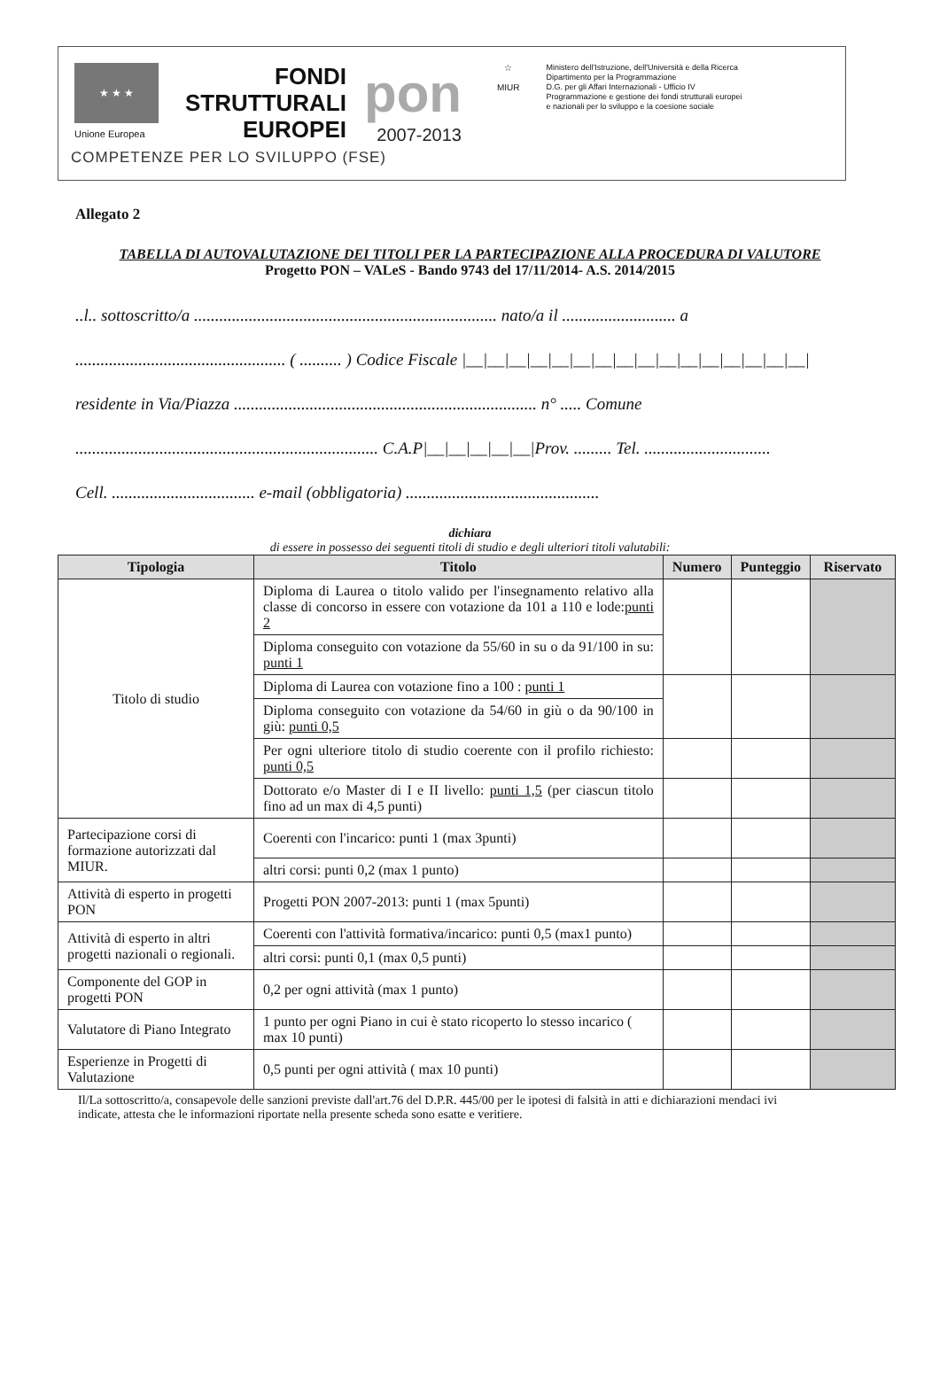★ ★ ★
Unione Europea
FONDI
STRUTTURALI
EUROPEI
pon
2007-2013
☆
MIUR
Ministero dell'Istruzione, dell'Università e della Ricerca
Dipartimento per la Programmazione
D.G. per gli Affari Internazionali - Ufficio IV
Programmazione e gestione dei fondi strutturali europei
e nazionali per lo sviluppo e la coesione sociale
COMPETENZE PER LO SVILUPPO (FSE)
Allegato 2
TABELLA DI AUTOVALUTAZIONE DEI TITOLI PER LA PARTECIPAZIONE ALLA PROCEDURA DI VALUTORE
Progetto PON – VALeS - Bando 9743 del 17/11/2014- A.S. 2014/2015
..l.. sottoscritto/a ........................................................................ nato/a il ........................... a
.................................................. ( .......... ) Codice Fiscale |__|__|__|__|__|__|__|__|__|__|__|__|__|__|__|__|
residente in Via/Piazza ........................................................................ n° ..... Comune
........................................................................ C.A.P|__|__|__|__|__|Prov. ......... Tel. ..............................
Cell. .................................. e-mail (obbligatoria) ..............................................
dichiara
di essere in possesso dei seguenti titoli di studio e degli ulteriori titoli valutabili:
| Tipologia | Titolo | Numero | Punteggio | Riservato |
| --- | --- | --- | --- | --- |
| Titolo di studio | Diploma di Laurea o titolo valido per l'insegnamento relativo alla classe di concorso in essere con votazione da 101 a 110 e lode: punti 2 | | | |
| | Diploma conseguito con votazione da 55/60 in su o da 91/100 in su: punti 1 | | | |
| | Diploma di Laurea con votazione fino a 100 : punti 1 | | | |
| | Diploma conseguito con votazione da 54/60 in giù o da 90/100 in giù: punti 0,5 | | | |
| | Per ogni ulteriore titolo di studio coerente con il profilo richiesto: punti 0,5 | | | |
| | Dottorato e/o Master di I e II livello: punti 1,5 (per ciascun titolo fino ad un max di 4,5 punti) | | | |
| Partecipazione corsi di formazione autorizzati dal MIUR. | Coerenti con l'incarico: punti 1 (max 3punti) | | | |
| | altri corsi: punti 0,2 (max 1 punto) | | | |
| Attività di esperto in progetti PON | Progetti PON 2007-2013: punti 1 (max 5punti) | | | |
| Attività di esperto in altri progetti nazionali o regionali. | Coerenti con l'attività formativa/incarico: punti 0,5 (max1 punto) | | | |
| | altri corsi: punti 0,1 (max 0,5 punti) | | | |
| Componente del GOP in progetti PON | 0,2 per ogni attività (max 1 punto) | | | |
| Valutatore di Piano Integrato | 1 punto per ogni Piano in cui è stato ricoperto lo stesso incarico ( max 10 punti) | | | |
| Esperienze in Progetti di Valutazione | 0,5 punti per ogni attività ( max 10 punti) | | | |
Il/La sottoscritto/a, consapevole delle sanzioni previste dall'art.76 del D.P.R. 445/00 per le ipotesi di falsità in atti e dichiarazioni mendaci ivi indicate, attesta che le informazioni riportate nella presente scheda sono esatte e veritiere.